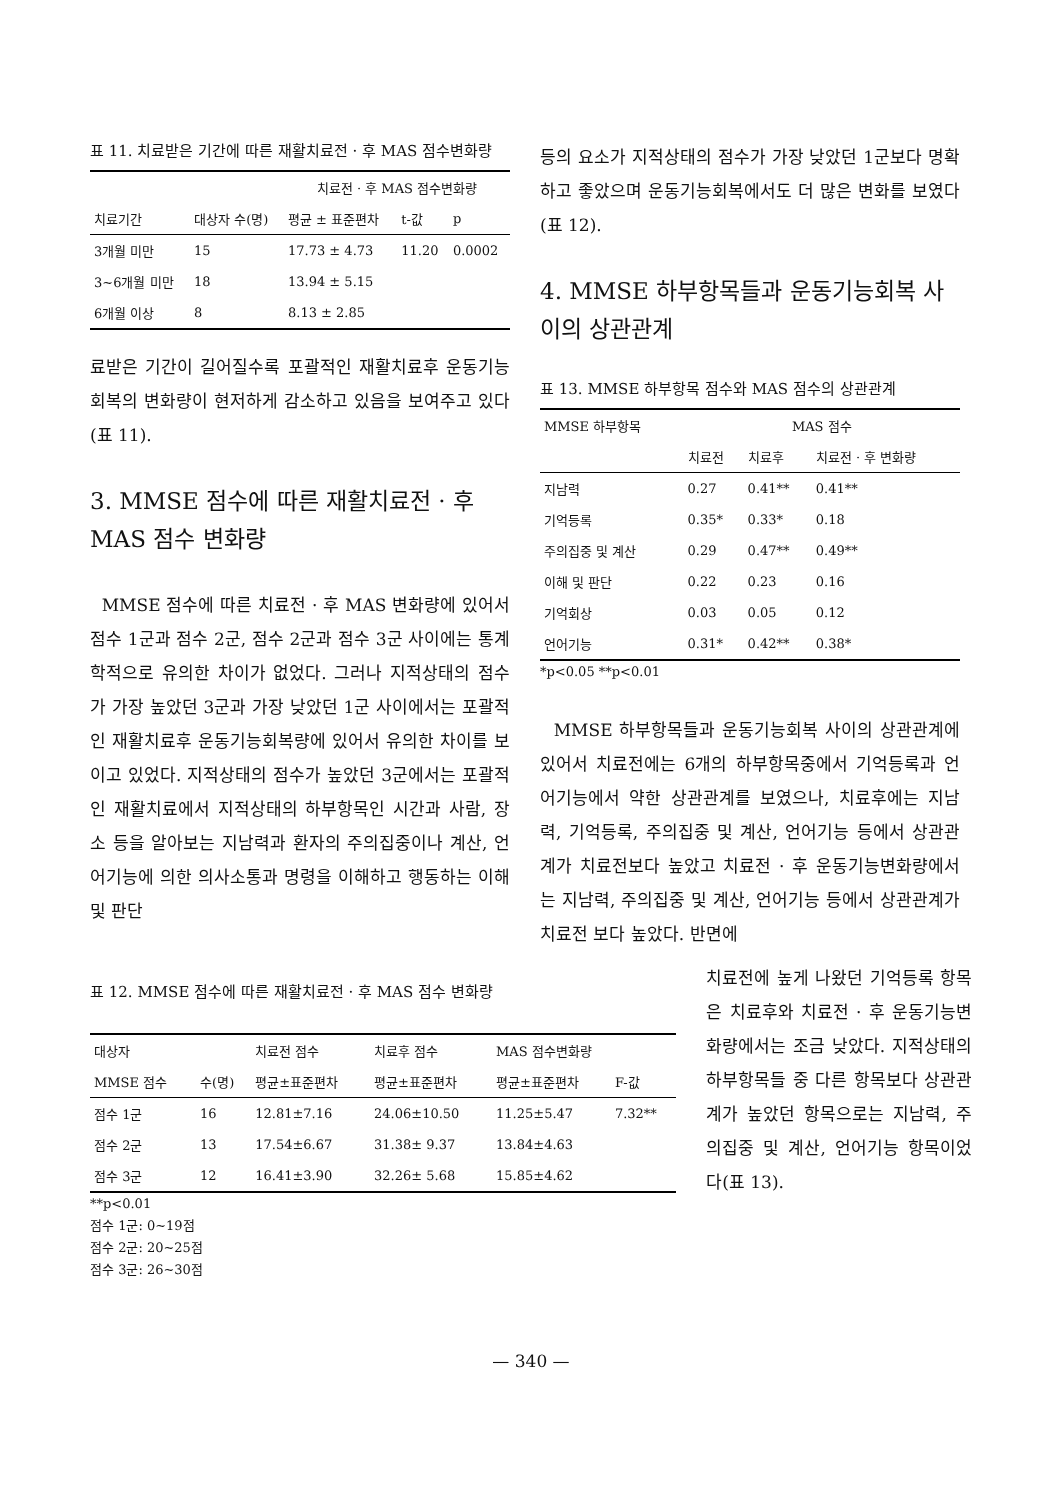표 11. 치료받은 기간에 따른 재활치료전 · 후 MAS 점수변화량
| | | 치료전 · 후 MAS 점수변화량 | | |
| --- | --- | --- | --- | --- |
| 치료기간 | 대상자 수(명) | 평균 ± 표준편차 | t-값 | p |
| 3개월 미만 | 15 | 17.73 ± 4.73 | 11.20 | 0.0002 |
| 3~6개월 미만 | 18 | 13.94 ± 5.15 | | |
| 6개월 이상 | 8 | 8.13 ± 2.85 | | |
료받은 기간이 길어질수록 포괄적인 재활치료후 운동기능회복의 변화량이 현저하게 감소하고 있음을 보여주고 있다(표 11).
3. MMSE 점수에 따른 재활치료전 · 후 MAS 점수 변화량
MMSE 점수에 따른 치료전 · 후 MAS 변화량에 있어서 점수 1군과 점수 2군, 점수 2군과 점수 3군 사이에는 통계학적으로 유의한 차이가 없었다. 그러나 지적상태의 점수가 가장 높았던 3군과 가장 낮았던 1군 사이에서는 포괄적인 재활치료후 운동기능회복량에 있어서 유의한 차이를 보이고 있었다. 지적상태의 점수가 높았던 3군에서는 포괄적인 재활치료에서 지적상태의 하부항목인 시간과 사람, 장소 등을 알아보는 지남력과 환자의 주의집중이나 계산, 언어기능에 의한 의사소통과 명령을 이해하고 행동하는 이해 및 판단
등의 요소가 지적상태의 점수가 가장 낮았던 1군보다 명확하고 좋았으며 운동기능회복에서도 더 많은 변화를 보였다(표 12).
4. MMSE 하부항목들과 운동기능회복 사이의 상관관계
표 13. MMSE 하부항목 점수와 MAS 점수의 상관관계
| MMSE 하부항목 | MAS 점수 | | |
| --- | --- | --- | --- |
| | 치료전 | 치료후 | 치료전 · 후 변화량 |
| 지남력 | 0.27 | 0.41** | 0.41** |
| 기억등록 | 0.35* | 0.33* | 0.18 |
| 주의집중 및 계산 | 0.29 | 0.47** | 0.49** |
| 이해 및 판단 | 0.22 | 0.23 | 0.16 |
| 기억회상 | 0.03 | 0.05 | 0.12 |
| 언어기능 | 0.31* | 0.42** | 0.38* |
*p<0.05 **p<0.01
MMSE 하부항목들과 운동기능회복 사이의 상관관계에 있어서 치료전에는 6개의 하부항목중에서 기억등록과 언어기능에서 약한 상관관계를 보였으나, 치료후에는 지남력, 기억등록, 주의집중 및 계산, 언어기능 등에서 상관관계가 치료전보다 높았고 치료전 · 후 운동기능변화량에서는 지남력, 주의집중 및 계산, 언어기능 등에서 상관관계가 치료전 보다 높았다. 반면에
표 12. MMSE 점수에 따른 재활치료전 · 후 MAS 점수 변화량
| 대상자 | | 치료전 점수 | 치료후 점수 | MAS 점수변화량 | |
| --- | --- | --- | --- | --- | --- |
| MMSE 점수 | 수(명) | 평균±표준편차 | 평균±표준편차 | 평균±표준편차 | F-값 |
| 점수 1군 | 16 | 12.81±7.16 | 24.06±10.50 | 11.25±5.47 | 7.32** |
| 점수 2군 | 13 | 17.54±6.67 | 31.38± 9.37 | 13.84±4.63 | |
| 점수 3군 | 12 | 16.41±3.90 | 32.26± 5.68 | 15.85±4.62 | |
**p<0.01
점수 1군: 0~19점
점수 2군: 20~25점
점수 3군: 26~30점
치료전에 높게 나왔던 기억등록 항목은 치료후와 치료전 · 후 운동기능변화량에서는 조금 낮았다. 지적상태의 하부항목들 중 다른 항목보다 상관관계가 높았던 항목으로는 지남력, 주의집중 및 계산, 언어기능 항목이었다(표 13).
— 340 —